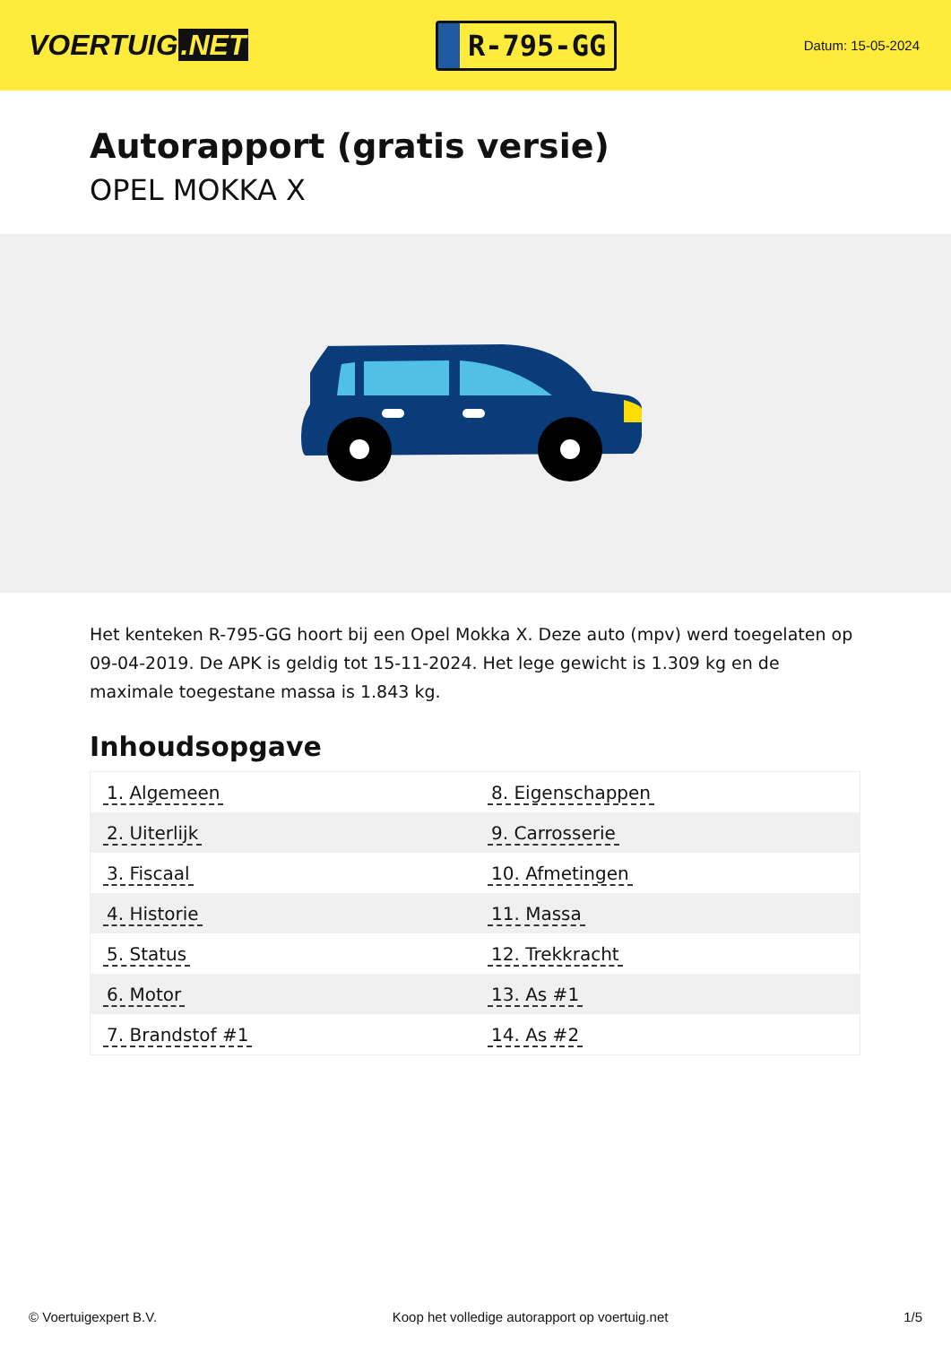VOERTUIG.NET
R-795-GG
Datum: 15-05-2024
Autorapport (gratis versie)
OPEL MOKKA X
Het kenteken R-795-GG hoort bij een Opel Mokka X. Deze auto (mpv) werd toegelaten op 09-04-2019. De APK is geldig tot 15-11-2024. Het lege gewicht is 1.309 kg en de maximale toegestane massa is 1.843 kg.
Inhoudsopgave
| 1. Algemeen | 8. Eigenschappen |
| 2. Uiterlijk | 9. Carrosserie |
| 3. Fiscaal | 10. Afmetingen |
| 4. Historie | 11. Massa |
| 5. Status | 12. Trekkracht |
| 6. Motor | 13. As #1 |
| 7. Brandstof #1 | 14. As #2 |
© Voertuigexpert B.V. Koop het volledige autorapport op voertuig.net 1/5